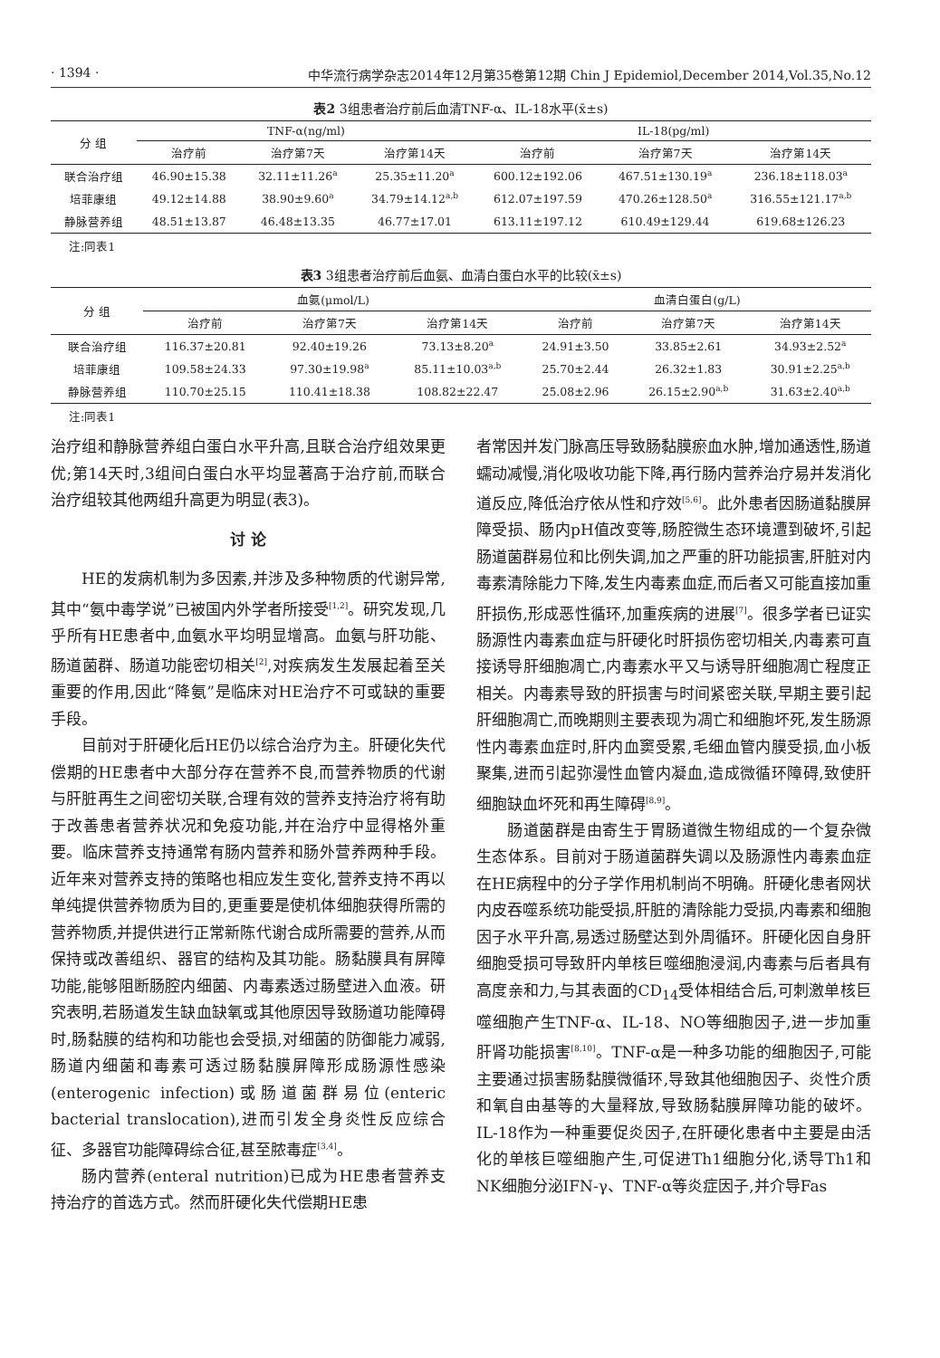· 1394 · 中华流行病学杂志2014年12月第35卷第12期 Chin J Epidemiol,December 2014,Vol.35,No.12
表2 3组患者治疗前后血清TNF-α、IL-18水平(x̄±s)
| 分 组 | TNF-α(ng/ml) | | | IL-18(pg/ml) | | |
| --- | --- | --- | --- | --- | --- | --- |
| | 治疗前 | 治疗第7天 | 治疗第14天 | 治疗前 | 治疗第7天 | 治疗第14天 |
| 联合治疗组 | 46.90±15.38 | 32.11±11.26<sup>a</sup> | 25.35±11.20<sup>a</sup> | 600.12±192.06 | 467.51±130.19<sup>a</sup> | 236.18±118.03<sup>a</sup> |
| 培菲康组 | 49.12±14.88 | 38.90±9.60<sup>a</sup> | 34.79±14.12<sup>a,b</sup> | 612.07±197.59 | 470.26±128.50<sup>a</sup> | 316.55±121.17<sup>a,b</sup> |
| 静脉营养组 | 48.51±13.87 | 46.48±13.35 | 46.77±17.01 | 613.11±197.12 | 610.49±129.44 | 619.68±126.23 |
注:同表1
表3 3组患者治疗前后血氨、血清白蛋白水平的比较(x̄±s)
| 分 组 | 血氨(μmol/L) | | | 血清白蛋白(g/L) | | |
| --- | --- | --- | --- | --- | --- | --- |
| | 治疗前 | 治疗第7天 | 治疗第14天 | 治疗前 | 治疗第7天 | 治疗第14天 |
| 联合治疗组 | 116.37±20.81 | 92.40±19.26 | 73.13±8.20<sup>a</sup> | 24.91±3.50 | 33.85±2.61 | 34.93±2.52<sup>a</sup> |
| 培菲康组 | 109.58±24.33 | 97.30±19.98<sup>a</sup> | 85.11±10.03<sup>a,b</sup> | 25.70±2.44 | 26.32±1.83 | 30.91±2.25<sup>a,b</sup> |
| 静脉营养组 | 110.70±25.15 | 110.41±18.38 | 108.82±22.47 | 25.08±2.96 | 26.15±2.90<sup>a,b</sup> | 31.63±2.40<sup>a,b</sup> |
注:同表1
治疗组和静脉营养组白蛋白水平升高,且联合治疗组效果更优;第14天时,3组间白蛋白水平均显著高于治疗前,而联合治疗组较其他两组升高更为明显(表3)。
讨 论
HE的发病机制为多因素,并涉及多种物质的代谢异常,其中“氨中毒学说”已被国内外学者所接受<sup>[1,2]</sup>。研究发现,几乎所有HE患者中,血氨水平均明显增高。血氨与肝功能、肠道菌群、肠道功能密切相关<sup>[2]</sup>,对疾病发生发展起着至关重要的作用,因此“降氨”是临床对HE治疗不可或缺的重要手段。
目前对于肝硬化后HE仍以综合治疗为主。肝硬化失代偿期的HE患者中大部分存在营养不良,而营养物质的代谢与肝脏再生之间密切关联,合理有效的营养支持治疗将有助于改善患者营养状况和免疫功能,并在治疗中显得格外重要。临床营养支持通常有肠内营养和肠外营养两种手段。近年来对营养支持的策略也相应发生变化,营养支持不再以单纯提供营养物质为目的,更重要是使机体细胞获得所需的营养物质,并提供进行正常新陈代谢合成所需要的营养,从而保持或改善组织、器官的结构及其功能。肠黏膜具有屏障功能,能够阻断肠腔内细菌、内毒素透过肠壁进入血液。研究表明,若肠道发生缺血缺氧或其他原因导致肠道功能障碍时,肠黏膜的结构和功能也会受损,对细菌的防御能力减弱,肠道内细菌和毒素可透过肠黏膜屏障形成肠源性感染(enterogenic infection)或肠道菌群易位(enteric bacterial translocation),进而引发全身炎性反应综合征、多器官功能障碍综合征,甚至脓毒症<sup>[3,4]</sup>。
肠内营养(enteral nutrition)已成为HE患者营养支持治疗的首选方式。然而肝硬化失代偿期HE患
者常因并发门脉高压导致肠黏膜瘀血水肿,增加通透性,肠道蠕动减慢,消化吸收功能下降,再行肠内营养治疗易并发消化道反应,降低治疗依从性和疗效<sup>[5,6]</sup>。此外患者因肠道黏膜屏障受损、肠内pH值改变等,肠腔微生态环境遭到破坏,引起肠道菌群易位和比例失调,加之严重的肝功能损害,肝脏对内毒素清除能力下降,发生内毒素血症,而后者又可能直接加重肝损伤,形成恶性循环,加重疾病的进展<sup>[7]</sup>。很多学者已证实肠源性内毒素血症与肝硬化时肝损伤密切相关,内毒素可直接诱导肝细胞凋亡,内毒素水平又与诱导肝细胞凋亡程度正相关。内毒素导致的肝损害与时间紧密关联,早期主要引起肝细胞凋亡,而晚期则主要表现为凋亡和细胞坏死,发生肠源性内毒素血症时,肝内血窦受累,毛细血管内膜受损,血小板聚集,进而引起弥漫性血管内凝血,造成微循环障碍,致使肝细胞缺血坏死和再生障碍<sup>[8,9]</sup>。
肠道菌群是由寄生于胃肠道微生物组成的一个复杂微生态体系。目前对于肠道菌群失调以及肠源性内毒素血症在HE病程中的分子学作用机制尚不明确。肝硬化患者网状内皮吞噬系统功能受损,肝脏的清除能力受损,内毒素和细胞因子水平升高,易透过肠壁达到外周循环。肝硬化因自身肝细胞受损可导致肝内单核巨噬细胞浸润,内毒素与后者具有高度亲和力,与其表面的CD<sub>14</sub>受体相结合后,可刺激单核巨噬细胞产生TNF-α、IL-18、NO等细胞因子,进一步加重肝肾功能损害<sup>[8,10]</sup>。TNF-α是一种多功能的细胞因子,可能主要通过损害肠黏膜微循环,导致其他细胞因子、炎性介质和氧自由基等的大量释放,导致肠黏膜屏障功能的破坏。IL-18作为一种重要促炎因子,在肝硬化患者中主要是由活化的单核巨噬细胞产生,可促进Th1细胞分化,诱导Th1和NK细胞分泌IFN-γ、TNF-α等炎症因子,并介导Fas